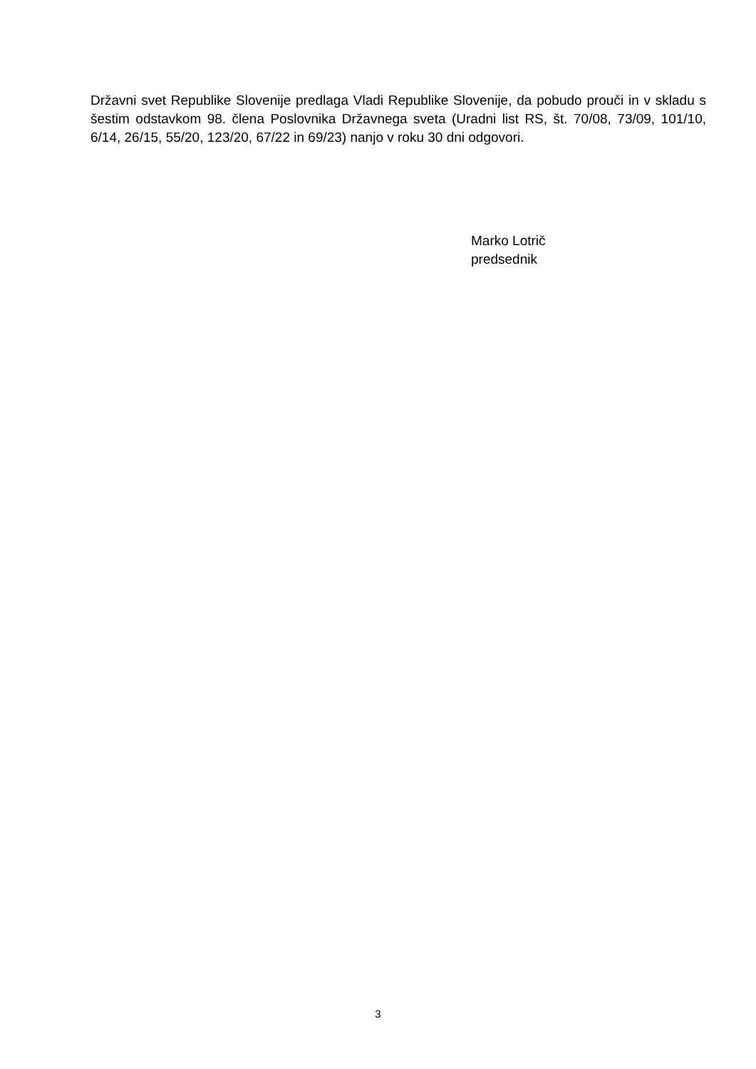Državni svet Republike Slovenije predlaga Vladi Republike Slovenije, da pobudo prouči in v skladu s šestim odstavkom 98. člena Poslovnika Državnega sveta (Uradni list RS, št. 70/08, 73/09, 101/10, 6/14, 26/15, 55/20, 123/20, 67/22 in 69/23) nanjo v roku 30 dni odgovori.
Marko Lotrič
predsednik
3